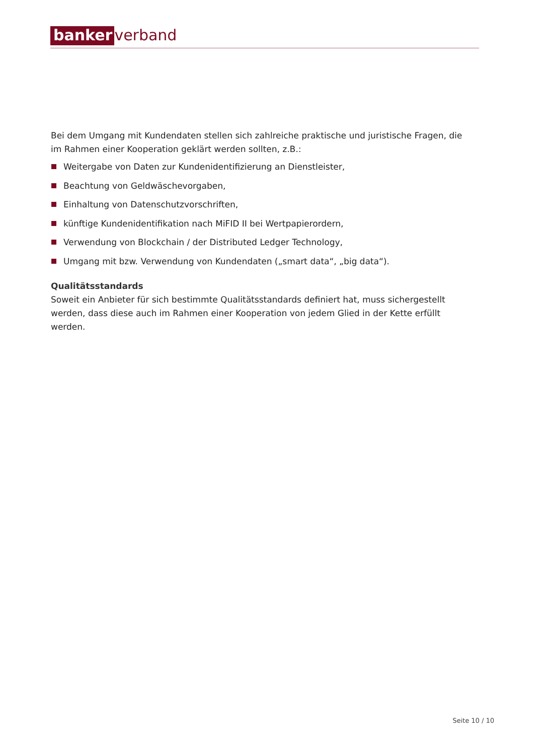banker verband
Bei dem Umgang mit Kundendaten stellen sich zahlreiche praktische und juristische Fragen, die im Rahmen einer Kooperation geklärt werden sollten, z.B.:
Weitergabe von Daten zur Kundenidentifizierung an Dienstleister,
Beachtung von Geldwäschevorgaben,
Einhaltung von Datenschutzvorschriften,
künftige Kundenidentifikation nach MiFID II bei Wertpapierordern,
Verwendung von Blockchain / der Distributed Ledger Technology,
Umgang mit bzw. Verwendung von Kundendaten („smart data“, „big data“).
Qualitätsstandards
Soweit ein Anbieter für sich bestimmte Qualitätsstandards definiert hat, muss sichergestellt werden, dass diese auch im Rahmen einer Kooperation von jedem Glied in der Kette erfüllt werden.
Seite 10 / 10